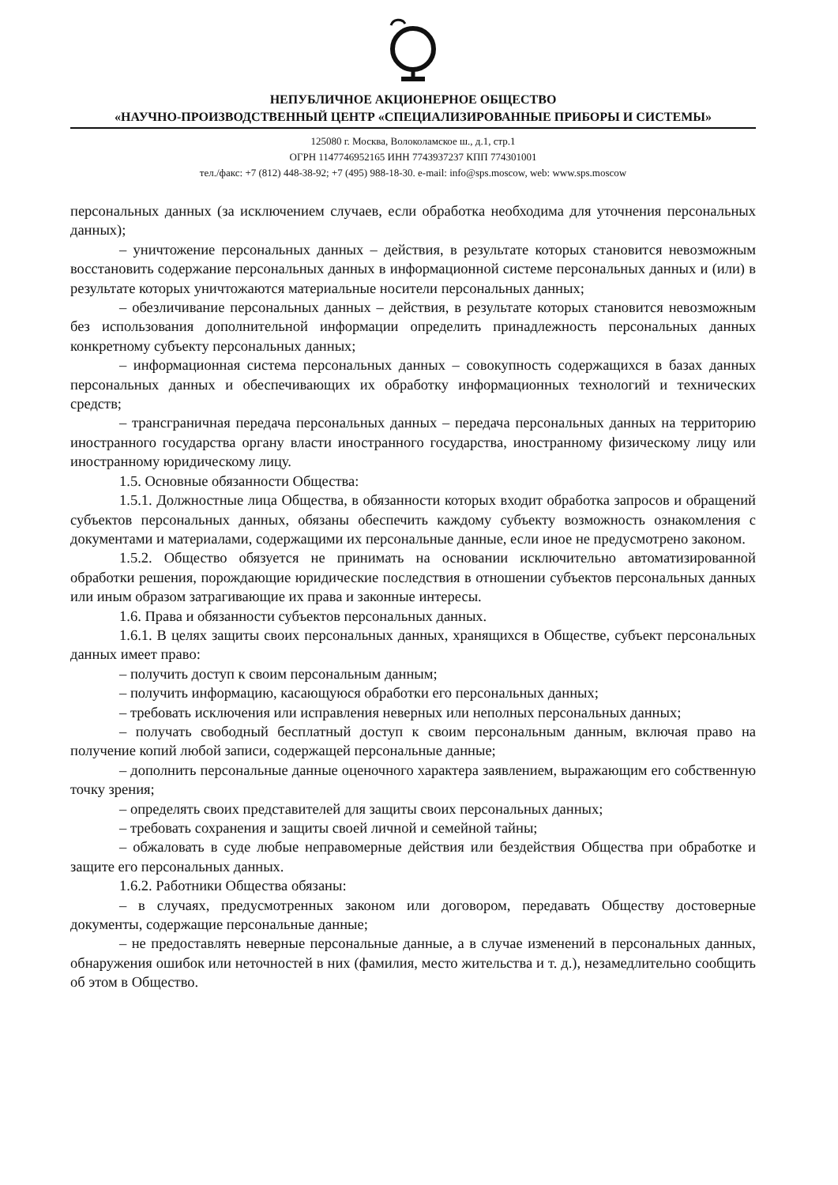НЕПУБЛИЧНОЕ АКЦИОНЕРНОЕ ОБЩЕСТВО
«НАУЧНО-ПРОИЗВОДСТВЕННЫЙ ЦЕНТР «СПЕЦИАЛИЗИРОВАННЫЕ ПРИБОРЫ И СИСТЕМЫ»
125080 г. Москва, Волоколамское ш., д.1, стр.1
ОГРН 1147746952165 ИНН 7743937237 КПП 774301001
тел./факс: +7 (812) 448-38-92; +7 (495) 988-18-30. e-mail: info@sps.moscow, web: www.sps.moscow
персональных данных (за исключением случаев, если обработка необходима для уточнения персональных данных);
– уничтожение персональных данных – действия, в результате которых становится невозможным восстановить содержание персональных данных в информационной системе персональных данных и (или) в результате которых уничтожаются материальные носители персональных данных;
– обезличивание персональных данных – действия, в результате которых становится невозможным без использования дополнительной информации определить принадлежность персональных данных конкретному субъекту персональных данных;
– информационная система персональных данных – совокупность содержащихся в базах данных персональных данных и обеспечивающих их обработку информационных технологий и технических средств;
– трансграничная передача персональных данных – передача персональных данных на территорию иностранного государства органу власти иностранного государства, иностранному физическому лицу или иностранному юридическому лицу.
1.5. Основные обязанности Общества:
1.5.1. Должностные лица Общества, в обязанности которых входит обработка запросов и обращений субъектов персональных данных, обязаны обеспечить каждому субъекту возможность ознакомления с документами и материалами, содержащими их персональные данные, если иное не предусмотрено законом.
1.5.2. Общество обязуется не принимать на основании исключительно автоматизированной обработки решения, порождающие юридические последствия в отношении субъектов персональных данных или иным образом затрагивающие их права и законные интересы.
1.6. Права и обязанности субъектов персональных данных.
1.6.1. В целях защиты своих персональных данных, хранящихся в Обществе, субъект персональных данных имеет право:
– получить доступ к своим персональным данным;
– получить информацию, касающуюся обработки его персональных данных;
– требовать исключения или исправления неверных или неполных персональных данных;
– получать свободный бесплатный доступ к своим персональным данным, включая право на получение копий любой записи, содержащей персональные данные;
– дополнить персональные данные оценочного характера заявлением, выражающим его собственную точку зрения;
– определять своих представителей для защиты своих персональных данных;
– требовать сохранения и защиты своей личной и семейной тайны;
– обжаловать в суде любые неправомерные действия или бездействия Общества при обработке и защите его персональных данных.
1.6.2. Работники Общества обязаны:
– в случаях, предусмотренных законом или договором, передавать Обществу достоверные документы, содержащие персональные данные;
– не предоставлять неверные персональные данные, а в случае изменений в персональных данных, обнаружения ошибок или неточностей в них (фамилия, место жительства и т. д.), незамедлительно сообщить об этом в Общество.